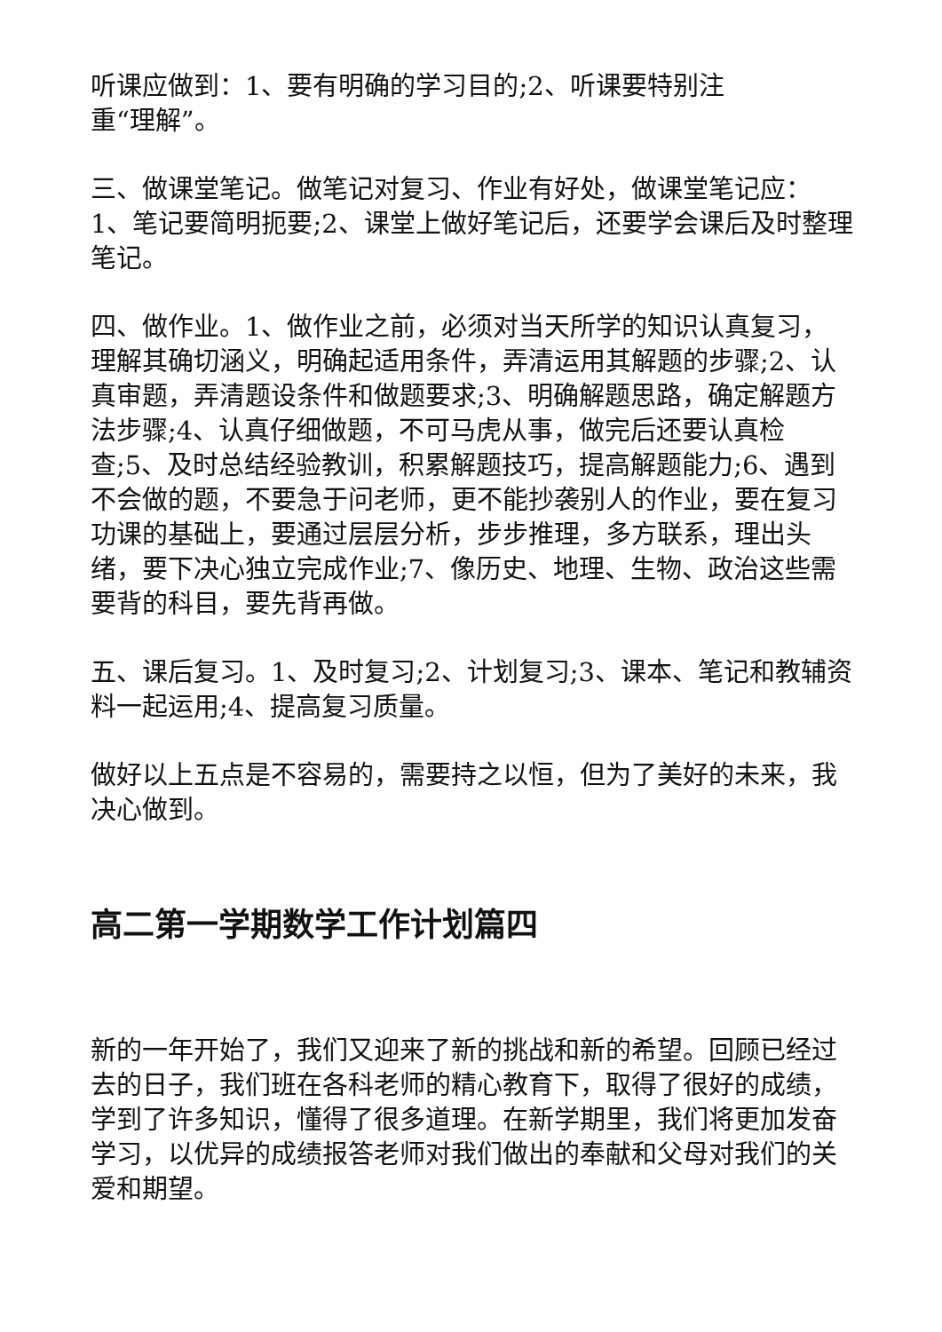听课应做到：1、要有明确的学习目的;2、听课要特别注
重“理解”。
三、做课堂笔记。做笔记对复习、作业有好处，做课堂笔记应：1、笔记要简明扼要;2、课堂上做好笔记后，还要学会课后及时整理笔记。
四、做作业。1、做作业之前，必须对当天所学的知识认真复习，理解其确切涵义，明确起适用条件，弄清运用其解题的步骤;2、认真审题，弄清题设条件和做题要求;3、明确解题思路，确定解题方法步骤;4、认真仔细做题，不可马虎从事，做完后还要认真检查;5、及时总结经验教训，积累解题技巧，提高解题能力;6、遇到不会做的题，不要急于问老师，更不能抄袭别人的作业，要在复习功课的基础上，要通过层层分析，步步推理，多方联系，理出头绪，要下决心独立完成作业;7、像历史、地理、生物、政治这些需要背的科目，要先背再做。
五、课后复习。1、及时复习;2、计划复习;3、课本、笔记和教辅资料一起运用;4、提高复习质量。
做好以上五点是不容易的，需要持之以恒，但为了美好的未来，我决心做到。
高二第一学期数学工作计划篇四
新的一年开始了，我们又迎来了新的挑战和新的希望。回顾已经过去的日子，我们班在各科老师的精心教育下，取得了很好的成绩，学到了许多知识，懂得了很多道理。在新学期里，我们将更加发奋学习，以优异的成绩报答老师对我们做出的奉献和父母对我们的关爱和期望。